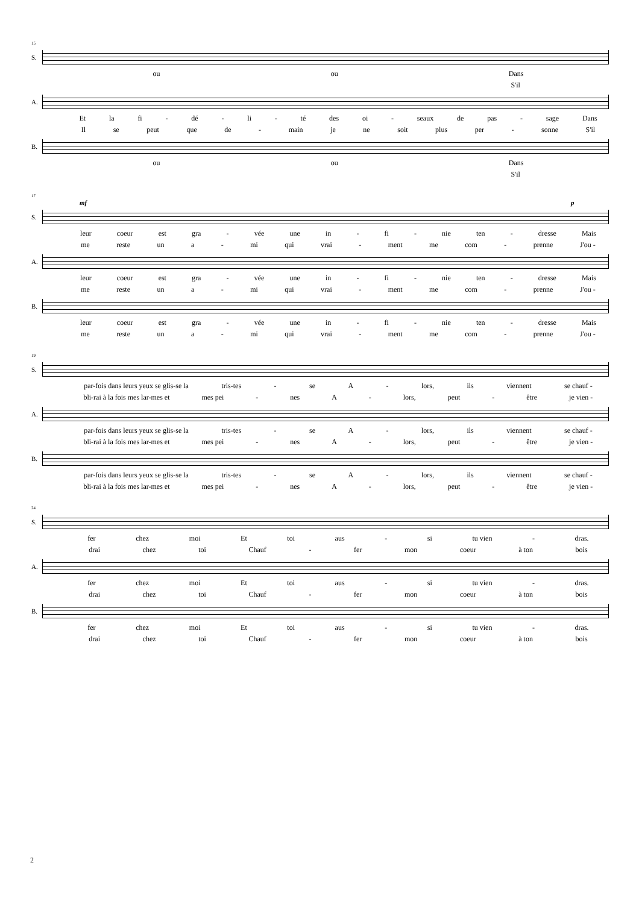15
S.
ou ou Dans
S'il
A.
Et la fi - dé - li - té des oi - seaux de pas - sage Dans
Il se peut que de - main je ne soit plus per - sonne S'il
B.
ou ou Dans
S'il
17
mf p
S.
leur coeur est gra - vée une in - fi - nie ten - dresse Mais
me reste un a - mi qui vrai - ment me com - prenne J'ou -
A.
leur coeur est gra - vée une in - fi - nie ten - dresse Mais
me reste un a - mi qui vrai - ment me com - prenne J'ou -
B.
leur coeur est gra - vée une in - fi - nie ten - dresse Mais
me reste un a - mi qui vrai - ment me com - prenne J'ou -
19
S.
par-fois dans leurs yeux se glis-se la tris-tes - se A - lors, ils viennent se chauf -
bli-rai à la fois mes lar-mes et mes pei - nes A - lors, peut - être je vien -
A.
par-fois dans leurs yeux se glis-se la tris-tes - se A - lors, ils viennent se chauf -
bli-rai à la fois mes lar-mes et mes pei - nes A - lors, peut - être je vien -
B.
par-fois dans leurs yeux se glis-se la tris-tes - se A - lors, ils viennent se chauf -
bli-rai à la fois mes lar-mes et mes pei - nes A - lors, peut - être je vien -
24
S.
fer chez moi Et toi aus - si tu vien - dras.
drai chez toi Chauf - fer mon coeur à ton bois
A.
fer chez moi Et toi aus - si tu vien - dras.
drai chez toi Chauf - fer mon coeur à ton bois
B.
fer chez moi Et toi aus - si tu vien - dras.
drai chez toi Chauf - fer mon coeur à ton bois
2